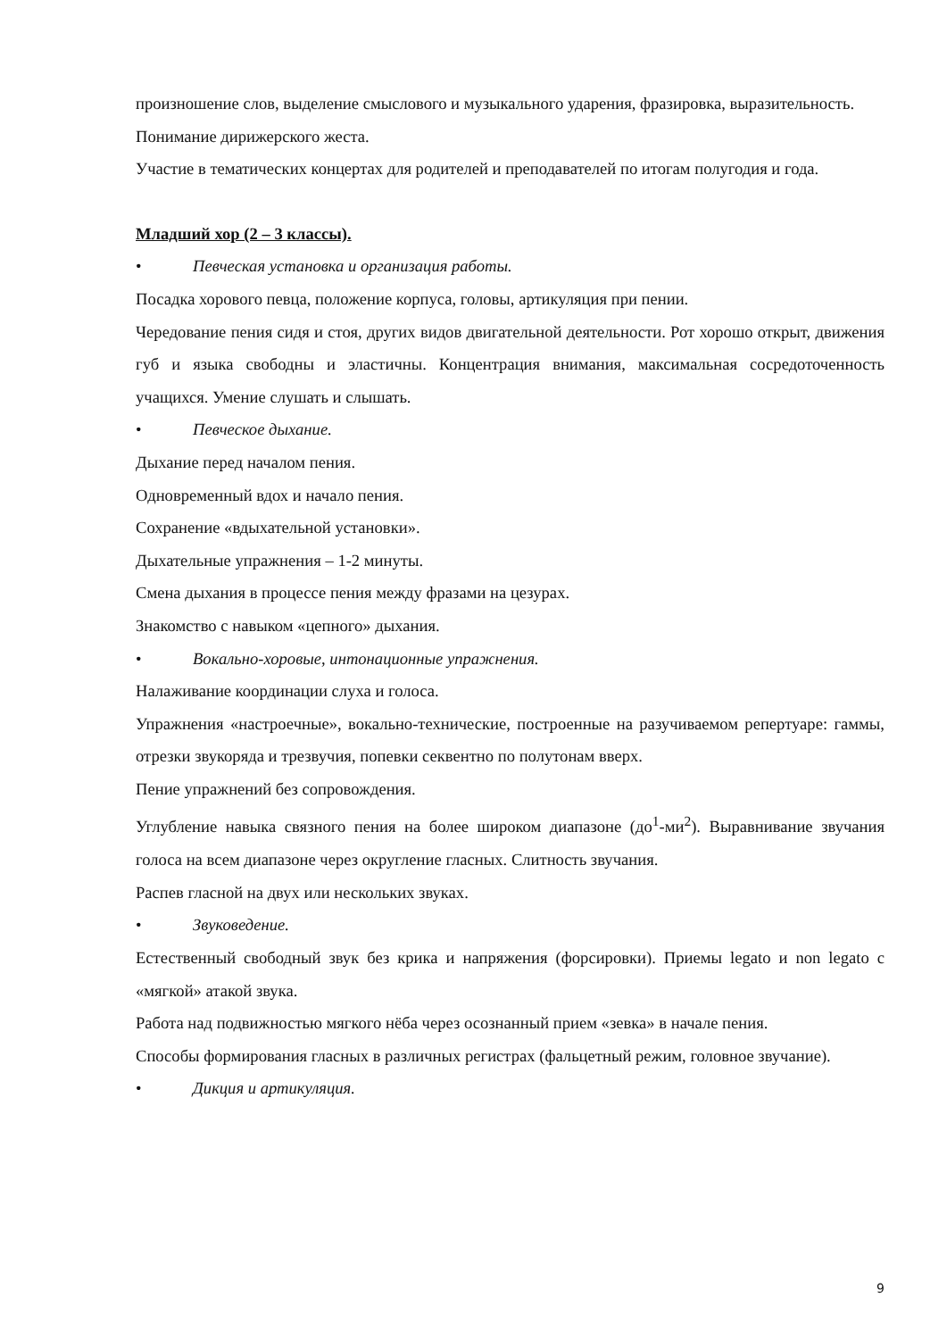произношение слов, выделение смыслового и музыкального ударения, фразировка, выразительность.
Понимание дирижерского жеста.
Участие в тематических концертах для родителей и преподавателей по итогам полугодия и года.
Младший хор (2 – 3 классы).
• Певческая установка и организация работы.
Посадка хорового певца, положение корпуса, головы, артикуляция при пении.
Чередование пения сидя и стоя, других видов двигательной деятельности. Рот хорошо открыт, движения губ и языка свободны и эластичны. Концентрация внимания, максимальная сосредоточенность учащихся. Умение слушать и слышать.
• Певческое дыхание.
Дыхание перед началом пения.
Одновременный вдох и начало пения.
Сохранение «вдыхательной установки».
Дыхательные упражнения – 1-2 минуты.
Смена дыхания в процессе пения между фразами на цезурах.
Знакомство с навыком «цепного» дыхания.
• Вокально-хоровые, интонационные упражнения.
Налаживание координации слуха и голоса.
Упражнения «настроечные», вокально-технические, построенные на разучиваемом репертуаре: гаммы, отрезки звукоряда и трезвучия, попевки секвентно по полутонам вверх.
Пение упражнений без сопровождения.
Углубление навыка связного пения на более широком диапазоне (до<sup>1</sup>-ми<sup>2</sup>). Выравнивание звучания голоса на всем диапазоне через округление гласных. Слитность звучания.
Распев гласной на двух или нескольких звуках.
• Звуковедение.
Естественный свободный звук без крика и напряжения (форсировки). Приемы legato и non legato с «мягкой» атакой звука.
Работа над подвижностью мягкого нёба через осознанный прием «зевка» в начале пения.
Способы формирования гласных в различных регистрах (фальцетный режим, головное звучание).
• Дикция и артикуляция.
9